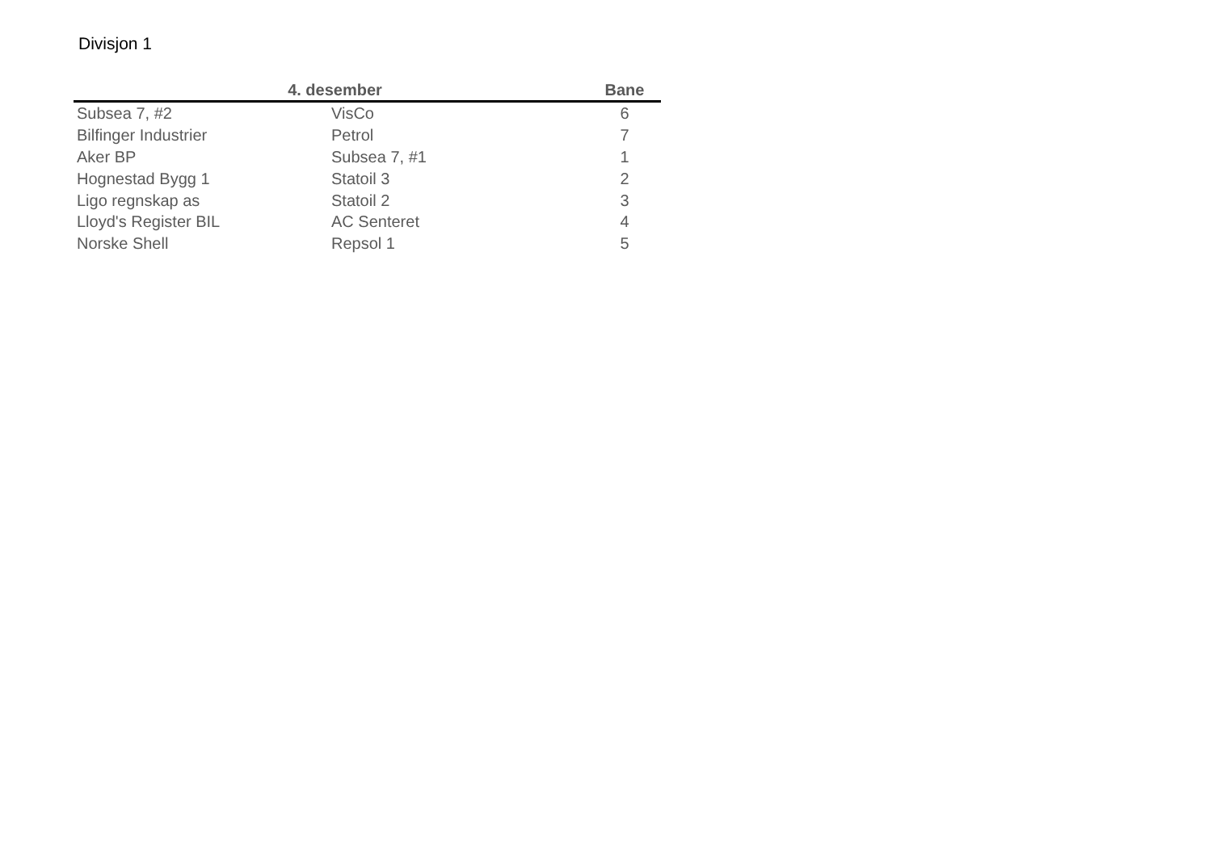Divisjon 1
| 4. desember | | Bane |
| --- | --- | --- |
| Subsea 7, #2 | VisCo | 6 |
| Bilfinger Industrier | Petrol | 7 |
| Aker BP | Subsea 7, #1 | 1 |
| Hognestad Bygg 1 | Statoil 3 | 2 |
| Ligo regnskap as | Statoil 2 | 3 |
| Lloyd's Register BIL | AC Senteret | 4 |
| Norske Shell | Repsol 1 | 5 |